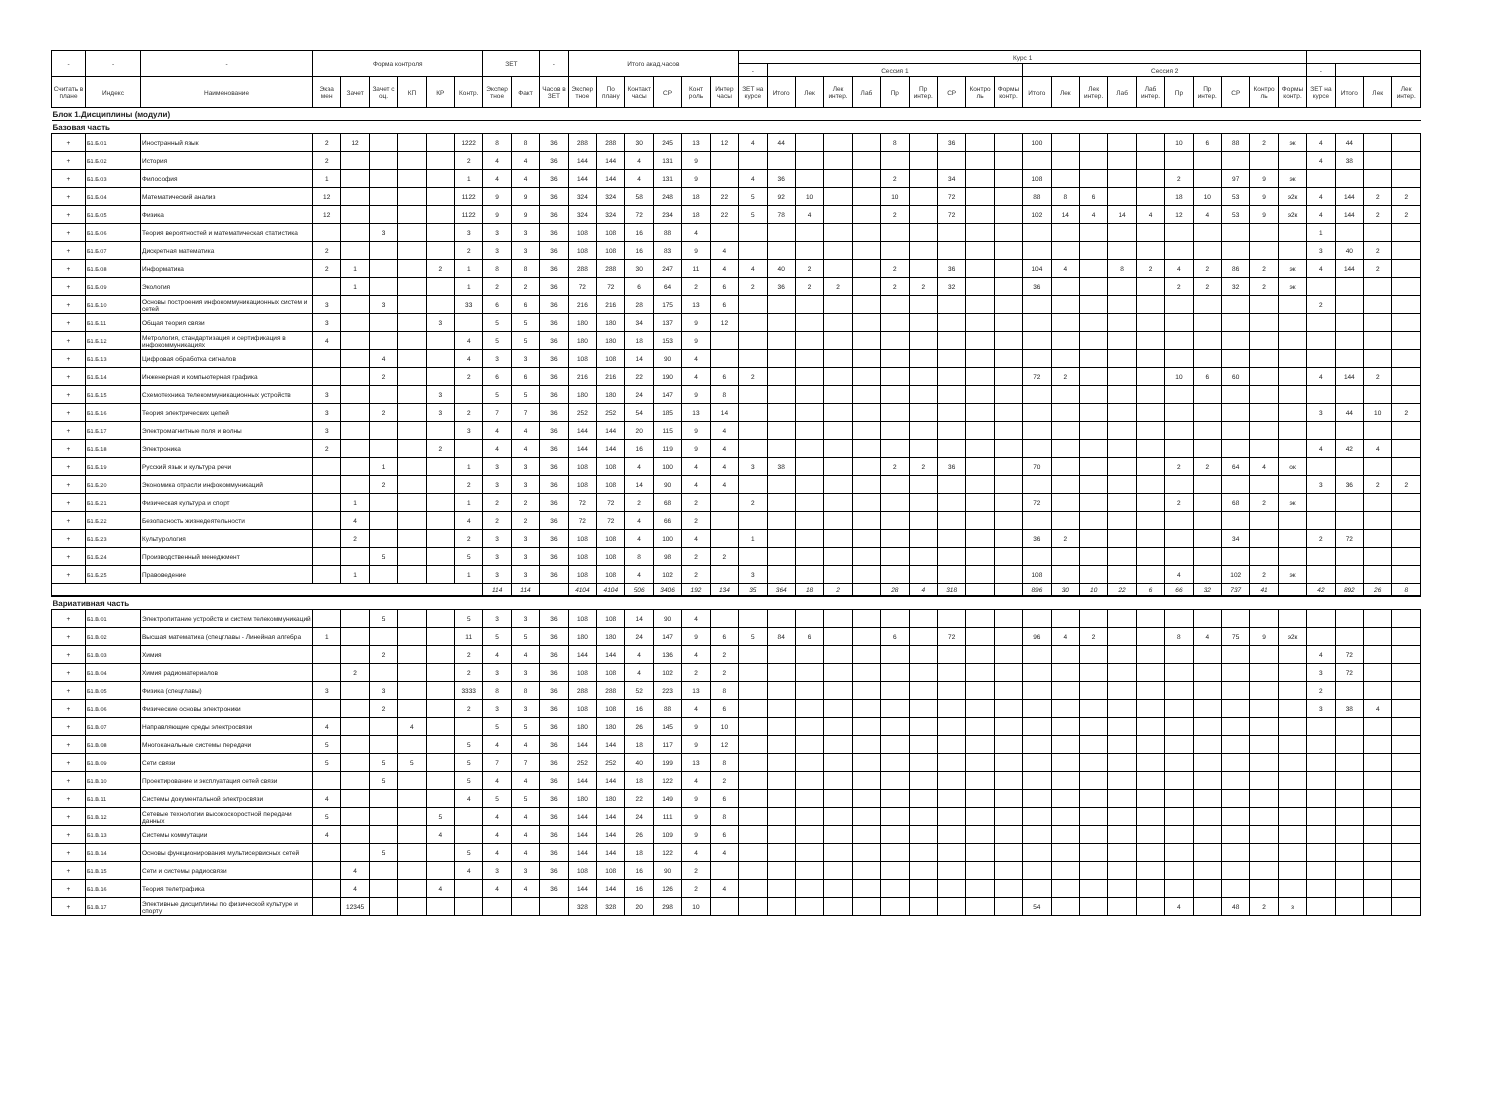| - | - | - | Форма контроля | | | | | | ЗЕТ | | - | Итого акад.часов | | | | | | Курс 1 | | | | | | | | | | | | | | | | | | | | | | | |
| --- | --- | --- | --- | --- | --- | --- | --- | --- | --- | --- | --- | --- | --- | --- | --- | --- | --- | --- | --- | --- | --- | --- | --- | --- | --- | --- | --- | --- | --- | --- | --- | --- | --- | --- | --- | --- | --- | --- | --- | --- | --- |
| | | | | | | | | | | | | | | | | | | - | Сессия 1 | | | | | | | | | Сессия 2 | | | | | | | | | | - | | | |
| Считать в плане | Индекс | Наименование | Экза мен | Зачет | Зачет с оц. | КП | КР | Контр. | Экспер тное | Факт | Часов в ЗЕТ | Экспер тное | По плану | Контакт часы | СР | Конт роль | Интер часы | ЗЕТ на курсе | Итого | Лек | Лек интер. | Лаб | Пр | Пр интер. | СР | Контро ль | Формы контр. | Итого | Лек | Лек интер. | Лаб | Лаб интер. | Пр | Пр интер. | СР | Контро ль | Формы контр. | ЗЕТ на курсе | Итого | Лек | Лек интер. |
| Блок 1.Дисциплины (модули) | | | | | | | | | | | | | | | | | | | | | | | | | | | | | | | | | | | | | | | | | |
| Базовая часть | | | | | | | | | | | | | | | | | | | | | | | | | | | | | | | | | | | | | | | | | |
| + | Б1.Б.01 | Иностранный язык | 2 | 12 | | | | 1222 | 8 | 8 | 36 | 288 | 288 | 30 | 245 | 13 | 12 | 4 | 44 | | | | 8 | | 36 | | | 100 | | | | | 10 | 6 | 88 | 2 | эк | 4 | 44 | | |
| + | Б1.Б.02 | История | 2 | | | | | 2 | 4 | 4 | 36 | 144 | 144 | 4 | 131 | 9 | | | | | | | | | | | | | | | | | | | | | | 4 | 38 | | |
| + | Б1.Б.03 | Философия | 1 | | | | | 1 | 4 | 4 | 36 | 144 | 144 | 4 | 131 | 9 | | 4 | 36 | | | | 2 | | 34 | | | 108 | | | | | 2 | | 97 | 9 | эк | | | | |
| + | Б1.Б.04 | Математический анализ | 12 | | | | | 1122 | 9 | 9 | 36 | 324 | 324 | 58 | 248 | 18 | 22 | 5 | 92 | 10 | | | 10 | | 72 | | | 88 | 8 | 6 | | | 18 | 10 | 53 | 9 | э2к | 4 | 144 | 2 | 2 |
| + | Б1.Б.05 | Физика | 12 | | | | | 1122 | 9 | 9 | 36 | 324 | 324 | 72 | 234 | 18 | 22 | 5 | 78 | 4 | | | 2 | | 72 | | | 102 | 14 | 4 | 14 | 4 | 12 | 4 | 53 | 9 | э2к | 4 | 144 | 2 | 2 |
| + | Б1.Б.06 | Теория вероятностей и математическая статистика | | | 3 | | | 3 | 3 | 3 | 36 | 108 | 108 | 16 | 88 | 4 | | | | | | | | | | | | | | | | | | | | | | 1 | | | |
| + | Б1.Б.07 | Дискретная математика | 2 | | | | | 2 | 3 | 3 | 36 | 108 | 108 | 16 | 83 | 9 | 4 | | | | | | | | | | | | | | | | | | | | | 3 | 40 | 2 | |
| + | Б1.Б.08 | Информатика | 2 | 1 | | | 2 | 1 | 8 | 8 | 36 | 288 | 288 | 30 | 247 | 11 | 4 | 4 | 40 | 2 | | | 2 | | 36 | | | 104 | 4 | | 8 | 2 | 4 | 2 | 86 | 2 | эк | 4 | 144 | 2 | |
| + | Б1.Б.09 | Экология | | 1 | | | | 1 | 2 | 2 | 36 | 72 | 72 | 6 | 64 | 2 | 6 | 2 | 36 | 2 | 2 | | 2 | 2 | 32 | | | 36 | | | | | 2 | 2 | 32 | 2 | эк | | | | |
| + | Б1.Б.10 | Основы построения инфокоммуникационных систем и сетей | 3 | | 3 | | | 33 | 6 | 6 | 36 | 216 | 216 | 28 | 175 | 13 | 6 | | | | | | | | | | | | | | | | | | | | | 2 | | | |
| + | Б1.Б.11 | Общая теория связи | 3 | | | | 3 | | 5 | 5 | 36 | 180 | 180 | 34 | 137 | 9 | 12 | | | | | | | | | | | | | | | | | | | | | | | | |
| + | Б1.Б.12 | Метрология, стандартизация и сертификация в инфокоммуникациях | 4 | | | | | 4 | 5 | 5 | 36 | 180 | 180 | 18 | 153 | 9 | | | | | | | | | | | | | | | | | | | | | | | | | |
| + | Б1.Б.13 | Цифровая обработка сигналов | | | 4 | | | 4 | 3 | 3 | 36 | 108 | 108 | 14 | 90 | 4 | | | | | | | | | | | | | | | | | | | | | | | | | |
| + | Б1.Б.14 | Инженерная и компьютерная графика | | | 2 | | | 2 | 6 | 6 | 36 | 216 | 216 | 22 | 190 | 4 | 6 | 2 | | | | | | | | | | 72 | 2 | | | | 10 | 6 | 60 | | | 4 | 144 | 2 | |
| + | Б1.Б.15 | Схемотехника телекоммуникационных устройств | 3 | | | | 3 | | 5 | 5 | 36 | 180 | 180 | 24 | 147 | 9 | 8 | | | | | | | | | | | | | | | | | | | | | | | | |
| + | Б1.Б.16 | Теория электрических цепей | 3 | | 2 | | 3 | 2 | 7 | 7 | 36 | 252 | 252 | 54 | 185 | 13 | 14 | | | | | | | | | | | | | | | | | | | | | 3 | 44 | 10 | 2 |
| + | Б1.Б.17 | Электромагнитные поля и волны | 3 | | | | | 3 | 4 | 4 | 36 | 144 | 144 | 20 | 115 | 9 | 4 | | | | | | | | | | | | | | | | | | | | | | | | |
| + | Б1.Б.18 | Электроника | 2 | | | | 2 | | 4 | 4 | 36 | 144 | 144 | 16 | 119 | 9 | 4 | | | | | | | | | | | | | | | | | | | | | 4 | 42 | 4 | |
| + | Б1.Б.19 | Русский язык и культура речи | | | 1 | | | 1 | 3 | 3 | 36 | 108 | 108 | 4 | 100 | 4 | 4 | 3 | 38 | | | | 2 | 2 | 36 | | | 70 | | | | | 2 | 2 | 64 | 4 | ок | | | | |
| + | Б1.Б.20 | Экономика отрасли инфокоммуникаций | | | 2 | | | 2 | 3 | 3 | 36 | 108 | 108 | 14 | 90 | 4 | 4 | | | | | | | | | | | | | | | | | | | | | 3 | 36 | 2 | 2 |
| + | Б1.Б.21 | Физическая культура и спорт | | 1 | | | | 1 | 2 | 2 | 36 | 72 | 72 | 2 | 68 | 2 | | 2 | | | | | | | | | | 72 | | | | | 2 | | 68 | 2 | эк | | | | |
| + | Б1.Б.22 | Безопасность жизнедеятельности | | 4 | | | | 4 | 2 | 2 | 36 | 72 | 72 | 4 | 66 | 2 | | | | | | | | | | | | | | | | | | | | | | | | | |
| + | Б1.Б.23 | Культурология | | 2 | | | | 2 | 3 | 3 | 36 | 108 | 108 | 4 | 100 | 4 | | 1 | | | | | | | | | | 36 | 2 | | | | | | 34 | | | 2 | 72 | | |
| + | Б1.Б.24 | Производственный менеджмент | | | 5 | | | 5 | 3 | 3 | 36 | 108 | 108 | 8 | 98 | 2 | 2 | | | | | | | | | | | | | | | | | | | | | | | | |
| + | Б1.Б.25 | Правоведение | | 1 | | | | 1 | 3 | 3 | 36 | 108 | 108 | 4 | 102 | 2 | | 3 | | | | | | | | | | 108 | | | | | 4 | | 102 | 2 | эк | | | | |
| | | | | | | | | | 114 | 114 | | 4104 | 4104 | 506 | 3406 | 192 | 134 | 35 | 364 | 18 | 2 | | 28 | 4 | 318 | | | 896 | 30 | 10 | 22 | 6 | 66 | 32 | 737 | 41 | | 42 | 892 | 26 | 8 |
| Вариативная часть | | | | | | | | | | | | | | | | | | | | | | | | | | | | | | | | | | | | | | | | | |
| + | Б1.В.01 | Электропитание устройств и систем телекоммуникаций | | | 5 | | | 5 | 3 | 3 | 36 | 108 | 108 | 14 | 90 | 4 | | | | | | | | | | | | | | | | | | | | | | | | | |
| + | Б1.В.02 | Высшая математика (спецглавы - Линейная алгебра | 1 | | | | | 11 | 5 | 5 | 36 | 180 | 180 | 24 | 147 | 9 | 6 | 5 | 84 | 6 | | | 6 | | 72 | | | 96 | 4 | 2 | | | 8 | 4 | 75 | 9 | э2к | | | | |
| + | Б1.В.03 | Химия | | | 2 | | | 2 | 4 | 4 | 36 | 144 | 144 | 4 | 136 | 4 | 2 | | | | | | | | | | | | | | | | | | | | | 4 | 72 | | |
| + | Б1.В.04 | Химия радиоматериалов | | 2 | | | | 2 | 3 | 3 | 36 | 108 | 108 | 4 | 102 | 2 | 2 | | | | | | | | | | | | | | | | | | | | | 3 | 72 | | |
| + | Б1.В.05 | Физика (спецглавы) | 3 | | 3 | | | 3333 | 8 | 8 | 36 | 288 | 288 | 52 | 223 | 13 | 8 | | | | | | | | | | | | | | | | | | | | | 2 | | | |
| + | Б1.В.06 | Физические основы электроники | | | 2 | | | 2 | 3 | 3 | 36 | 108 | 108 | 16 | 88 | 4 | 6 | | | | | | | | | | | | | | | | | | | | | 3 | 38 | 4 | |
| + | Б1.В.07 | Направляющие среды электросвязи | 4 | | | 4 | | | 5 | 5 | 36 | 180 | 180 | 26 | 145 | 9 | 10 | | | | | | | | | | | | | | | | | | | | | | | | |
| + | Б1.В.08 | Многоканальные системы передачи | 5 | | | | | 5 | 4 | 4 | 36 | 144 | 144 | 18 | 117 | 9 | 12 | | | | | | | | | | | | | | | | | | | | | | | | |
| + | Б1.В.09 | Сети связи | 5 | | 5 | 5 | | 5 | 7 | 7 | 36 | 252 | 252 | 40 | 199 | 13 | 8 | | | | | | | | | | | | | | | | | | | | | | | | |
| + | Б1.В.10 | Проектирование и эксплуатация сетей связи | | | 5 | | | 5 | 4 | 4 | 36 | 144 | 144 | 18 | 122 | 4 | 2 | | | | | | | | | | | | | | | | | | | | | | | | |
| + | Б1.В.11 | Системы документальной электросвязи | 4 | | | | | 4 | 5 | 5 | 36 | 180 | 180 | 22 | 149 | 9 | 6 | | | | | | | | | | | | | | | | | | | | | | | | |
| + | Б1.В.12 | Сетевые технологии высокоскоростной передачи данных | 5 | | | | 5 | | 4 | 4 | 36 | 144 | 144 | 24 | 111 | 9 | 8 | | | | | | | | | | | | | | | | | | | | | | | | |
| + | Б1.В.13 | Системы коммутации | 4 | | | | 4 | | 4 | 4 | 36 | 144 | 144 | 26 | 109 | 9 | 6 | | | | | | | | | | | | | | | | | | | | | | | | |
| + | Б1.В.14 | Основы функционирования мультисервисных сетей | | | 5 | | | 5 | 4 | 4 | 36 | 144 | 144 | 18 | 122 | 4 | 4 | | | | | | | | | | | | | | | | | | | | | | | | |
| + | Б1.В.15 | Сети и системы радиосвязи | | 4 | | | | 4 | 3 | 3 | 36 | 108 | 108 | 16 | 90 | 2 | | | | | | | | | | | | | | | | | | | | | | | | | |
| + | Б1.В.16 | Теория телетрафика | | 4 | | | 4 | | 4 | 4 | 36 | 144 | 144 | 16 | 126 | 2 | 4 | | | | | | | | | | | | | | | | | | | | | | | | |
| + | Б1.В.17 | Элективные дисциплины по физической культуре и спорту | | 12345 | | | | | | | | 328 | 328 | 20 | 298 | 10 | | | | | | | | | | | | 54 | | | | | 4 | | 48 | 2 | з | | | | |